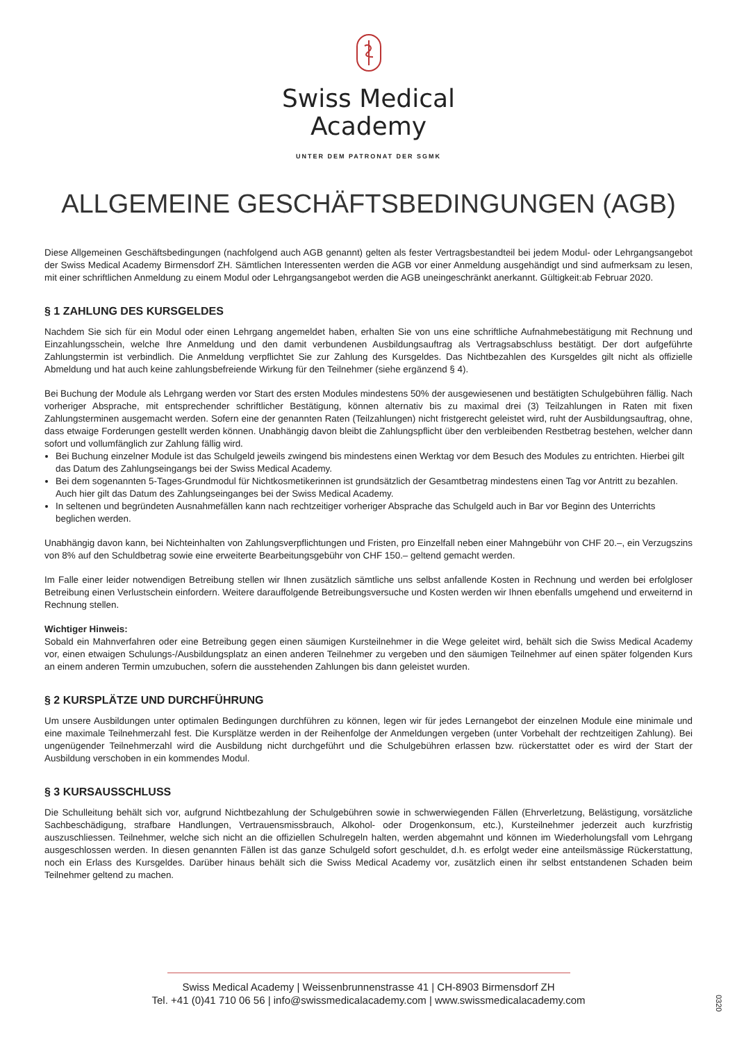Swiss Medical
Academy
UNTER DEM PATRONAT DER SGMK
ALLGEMEINE GESCHÄFTSBEDINGUNGEN (AGB)
Diese Allgemeinen Geschäftsbedingungen (nachfolgend auch AGB genannt) gelten als fester Vertragsbestandteil bei jedem Modul- oder Lehrgangsangebot der Swiss Medical Academy Birmensdorf ZH. Sämtlichen Interessenten werden die AGB vor einer Anmeldung ausgehändigt und sind aufmerksam zu lesen, mit einer schriftlichen Anmeldung zu einem Modul oder Lehrgangsangebot werden die AGB uneingeschränkt anerkannt. Gültigkeit:ab Februar 2020.
§ 1 ZAHLUNG DES KURSGELDES
Nachdem Sie sich für ein Modul oder einen Lehrgang angemeldet haben, erhalten Sie von uns eine schriftliche Aufnahmebestätigung mit Rechnung und Einzahlungsschein, welche Ihre Anmeldung und den damit verbundenen Ausbildungsauftrag als Vertragsabschluss bestätigt. Der dort aufgeführte Zahlungstermin ist verbindlich. Die Anmeldung verpflichtet Sie zur Zahlung des Kursgeldes. Das Nichtbezahlen des Kursgeldes gilt nicht als offizielle Abmeldung und hat auch keine zahlungsbefreiende Wirkung für den Teilnehmer (siehe ergänzend § 4).
Bei Buchung der Module als Lehrgang werden vor Start des ersten Modules mindestens 50% der ausgewiesenen und bestätigten Schulgebühren fällig. Nach vorheriger Absprache, mit entsprechender schriftlicher Bestätigung, können alternativ bis zu maximal drei (3) Teilzahlungen in Raten mit fixen Zahlungsterminen ausgemacht werden. Sofern eine der genannten Raten (Teilzahlungen) nicht fristgerecht geleistet wird, ruht der Ausbildungsauftrag, ohne, dass etwaige Forderungen gestellt werden können. Unabhängig davon bleibt die Zahlungspflicht über den verbleibenden Restbetrag bestehen, welcher dann sofort und vollumfänglich zur Zahlung fällig wird.
Bei Buchung einzelner Module ist das Schulgeld jeweils zwingend bis mindestens einen Werktag vor dem Besuch des Modules zu entrichten. Hierbei gilt das Datum des Zahlungseingangs bei der Swiss Medical Academy.
Bei dem sogenannten 5-Tages-Grundmodul für Nichtkosmetikerinnen ist grundsätzlich der Gesamtbetrag mindestens einen Tag vor Antritt zu bezahlen. Auch hier gilt das Datum des Zahlungseinganges bei der Swiss Medical Academy.
In seltenen und begründeten Ausnahmefällen kann nach rechtzeitiger vorheriger Absprache das Schulgeld auch in Bar vor Beginn des Unterrichts beglichen werden.
Unabhängig davon kann, bei Nichteinhalten von Zahlungsverpflichtungen und Fristen, pro Einzelfall neben einer Mahngebühr von CHF 20.–, ein Verzugszins von 8% auf den Schuldbetrag sowie eine erweiterte Bearbeitungsgebühr von CHF 150.– geltend gemacht werden.
Im Falle einer leider notwendigen Betreibung stellen wir Ihnen zusätzlich sämtliche uns selbst anfallende Kosten in Rechnung und werden bei erfolgloser Betreibung einen Verlustschein einfordern. Weitere darauffolgende Betreibungsversuche und Kosten werden wir Ihnen ebenfalls umgehend und erweiternd in Rechnung stellen.
Wichtiger Hinweis:
Sobald ein Mahnverfahren oder eine Betreibung gegen einen säumigen Kursteilnehmer in die Wege geleitet wird, behält sich die Swiss Medical Academy vor, einen etwaigen Schulungs-/Ausbildungsplatz an einen anderen Teilnehmer zu vergeben und den säumigen Teilnehmer auf einen später folgenden Kurs an einem anderen Termin umzubuchen, sofern die ausstehenden Zahlungen bis dann geleistet wurden.
§ 2 KURSPLÄTZE UND DURCHFÜHRUNG
Um unsere Ausbildungen unter optimalen Bedingungen durchführen zu können, legen wir für jedes Lernangebot der einzelnen Module eine minimale und eine maximale Teilnehmerzahl fest. Die Kursplätze werden in der Reihenfolge der Anmeldungen vergeben (unter Vorbehalt der rechtzeitigen Zahlung). Bei ungenügender Teilnehmerzahl wird die Ausbildung nicht durchgeführt und die Schulgebühren erlassen bzw. rückerstattet oder es wird der Start der Ausbildung verschoben in ein kommendes Modul.
§ 3 KURSAUSSCHLUSS
Die Schulleitung behält sich vor, aufgrund Nichtbezahlung der Schulgebühren sowie in schwerwiegenden Fällen (Ehrverletzung, Belästigung, vorsätzliche Sachbeschädigung, strafbare Handlungen, Vertrauensmissbrauch, Alkohol- oder Drogenkonsum, etc.), Kursteilnehmer jederzeit auch kurzfristig auszuschliessen. Teilnehmer, welche sich nicht an die offiziellen Schulregeln halten, werden abgemahnt und können im Wiederholungsfall vom Lehrgang ausgeschlossen werden. In diesen genannten Fällen ist das ganze Schulgeld sofort geschuldet, d.h. es erfolgt weder eine anteilsmässige Rückerstattung, noch ein Erlass des Kursgeldes. Darüber hinaus behält sich die Swiss Medical Academy vor, zusätzlich einen ihr selbst entstandenen Schaden beim Teilnehmer geltend zu machen.
Swiss Medical Academy | Weissenbrunnenstrasse 41 | CH-8903 Birmensdorf ZH
Tel. +41 (0)41 710 06 56 | info@swissmedicalacademy.com | www.swissmedicalacademy.com
0320